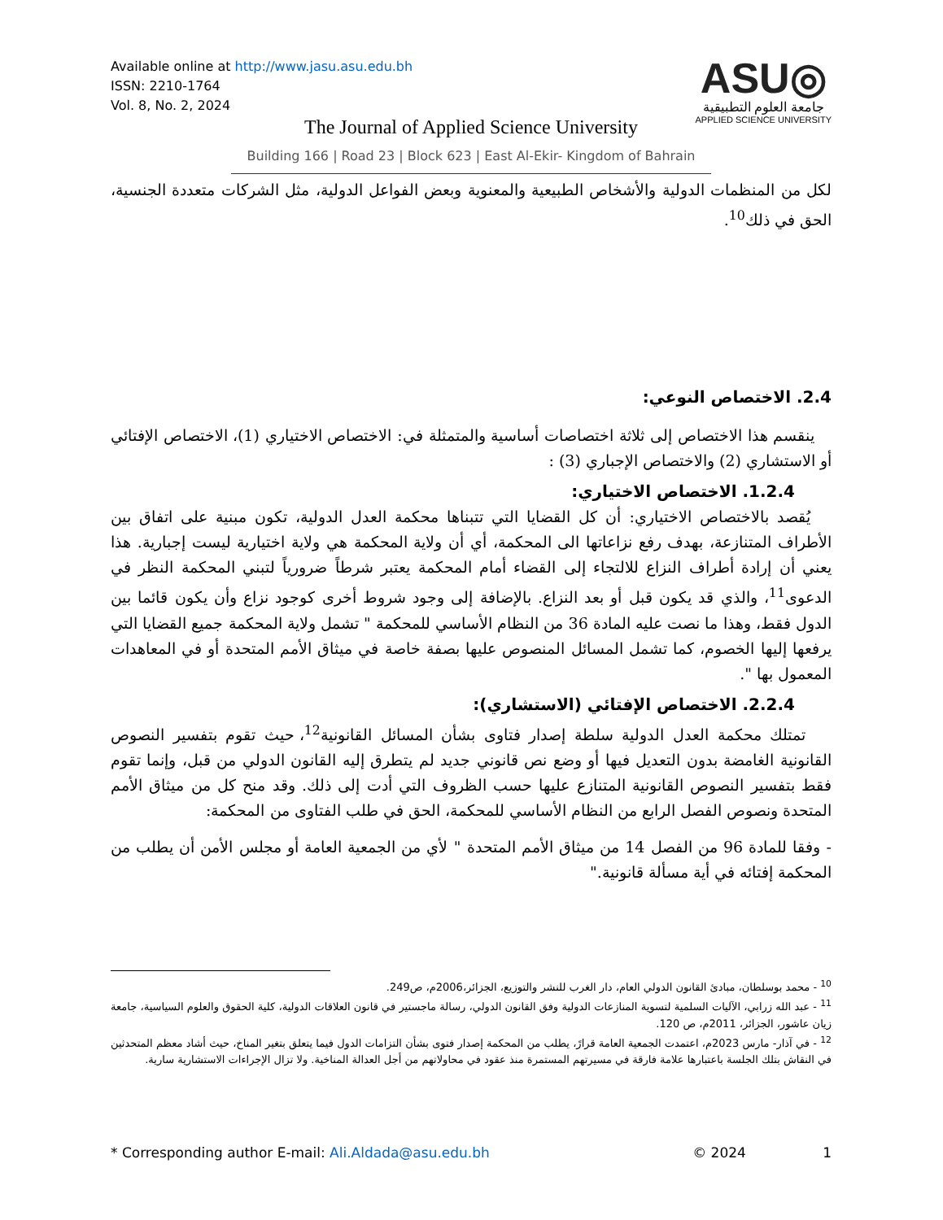Available online at http://www.jasu.asu.edu.bh
ISSN: 2210-1764
Vol. 8, No. 2, 2024
ASU◎
جامعة العلوم التطبيقية
APPLIED SCIENCE UNIVERSITY
The Journal of Applied Science University
Building 166 | Road 23 | Block 623 | East Al-Ekir- Kingdom of Bahrain
لكل من المنظمات الدولية والأشخاص الطبيعية والمعنوية وبعض الفواعل الدولية، مثل الشركات متعددة الجنسية، الحق في ذلك<sup>10</sup>.
2.4. الاختصاص النوعي:
ينقسم هذا الاختصاص إلى ثلاثة اختصاصات أساسية والمتمثلة في: الاختصاص الاختياري (1)، الاختصاص الإفتائي أو الاستشاري (2) والاختصاص الإجباري (3) :
1.2.4. الاختصاص الاختياري:
يُقصد بالاختصاص الاختياري: أن كل القضايا التي تتبناها محكمة العدل الدولية، تكون مبنية على اتفاق بين الأطراف المتنازعة، بهدف رفع نزاعاتها الى المحكمة، أي أن ولاية المحكمة هي ولاية اختيارية ليست إجبارية. هذا يعني أن إرادة أطراف النزاع للالتجاء إلى القضاء أمام المحكمة يعتبر شرطاً ضرورياً لتبني المحكمة النظر في الدعوى<sup>11</sup>، والذي قد يكون قبل أو بعد النزاع. بالإضافة إلى وجود شروط أخرى كوجود نزاع وأن يكون قائما بين الدول فقط، وهذا ما نصت عليه المادة 36 من النظام الأساسي للمحكمة " تشمل ولاية المحكمة جميع القضايا التي يرفعها إليها الخصوم، كما تشمل المسائل المنصوص عليها بصفة خاصة في ميثاق الأمم المتحدة أو في المعاهدات المعمول بها ".
2.2.4. الاختصاص الإفتائي (الاستشاري):
تمتلك محكمة العدل الدولية سلطة إصدار فتاوى بشأن المسائل القانونية<sup>12</sup>، حيث تقوم بتفسير النصوص القانونية الغامضة بدون التعديل فيها أو وضع نص قانوني جديد لم يتطرق إليه القانون الدولي من قبل، وإنما تقوم فقط بتفسير النصوص القانونية المتنازع عليها حسب الظروف التي أدت إلى ذلك. وقد منح كل من ميثاق الأمم المتحدة ونصوص الفصل الرابع من النظام الأساسي للمحكمة، الحق في طلب الفتاوى من المحكمة:
- وفقا للمادة 96 من الفصل 14 من ميثاق الأمم المتحدة " لأي من الجمعية العامة أو مجلس الأمن أن يطلب من المحكمة إفتائه في أية مسألة قانونية."
<sup>10</sup> - محمد بوسلطان، مبادئ القانون الدولي العام، دار الغرب للنشر والتوزيع، الجزائر،2006م، ص249.
<sup>11</sup> - عبد الله زرابي، الآليات السلمية لتسوية المنازعات الدولية وفق القانون الدولي، رسالة ماجستير في قانون العلاقات الدولية، كلية الحقوق والعلوم السياسية، جامعة زيان عاشور، الجزائر، 2011م، ص 120.
<sup>12</sup> - في آذار- مارس 2023م، اعتمدت الجمعية العامة قرارً، يطلب من المحكمة إصدار فتوى بشأن التزامات الدول فيما يتعلق بتغير المناخ، حيث أشاد معظم المتحدثين في النقاش بتلك الجلسة باعتبارها علامة فارقة في مسيرتهم المستمرة منذ عقود في محاولاتهم من أجل العدالة المناخية. ولا تزال الإجراءات الاستشارية سارية.
* Corresponding author E-mail: Ali.Aldada@asu.edu.bh © 2024 1